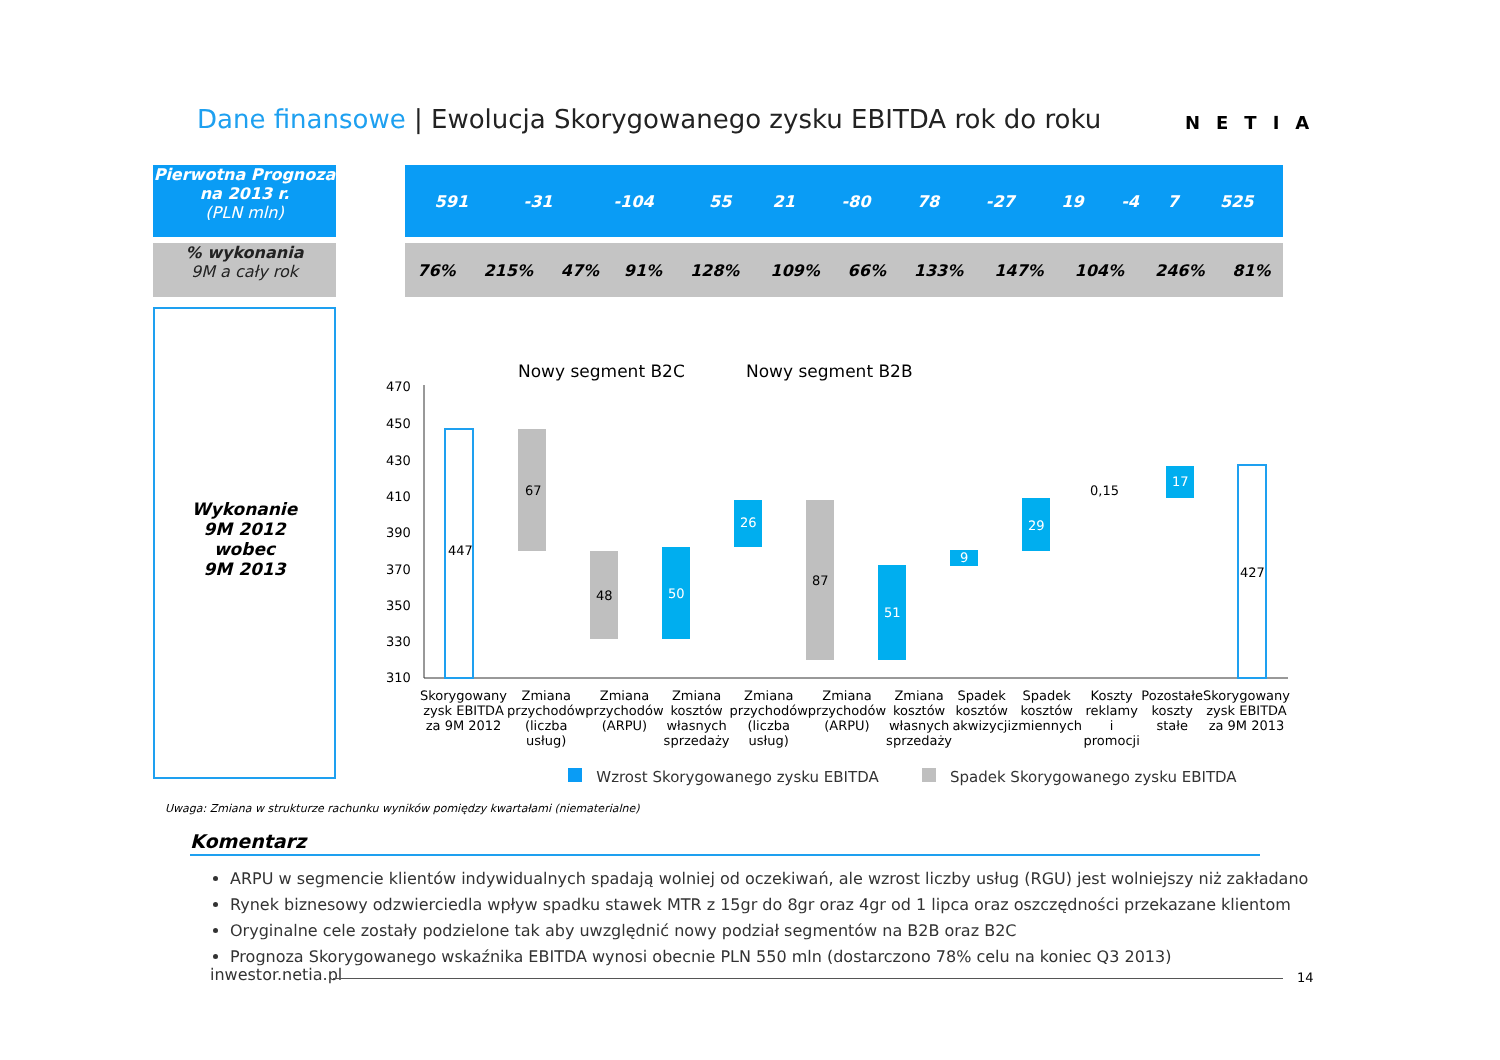Dane finansowe | Ewolucja Skorygowanego zysku EBITDA rok do roku
NETIA
Pierwotna Prognoza na 2013 r.
(PLN mln)
% wykonania
9M a cały rok
Wykonanie
9M 2012
wobec
9M 2013
| 591 | -31 | -104 | 55 | 21 | -80 | 78 | -27 | 19 | -4 | 7 | 525 |
| 76% | 215% | 47% | 91% | 128% | 109% | 66% | 133% | 147% | 104% | 246% | 81% |
Nowy segment B2C
Nowy segment B2B
470
450
430
410
390
370
350
330
310
447
67
48
50
26
87
51
9
29
0,15
17
427
Skorygowany zysk EBITDA za 9M 2012
Zmiana przychodów (liczba usług)
Zmiana przychodów (ARPU) Zmiana kosztów własnych sprzedaży
Zmiana przychodów (liczba usług)
Zmiana przychodów (ARPU) Zmiana kosztów własnych sprzedaży
Spadek kosztów akwizycji Spadek kosztów zmiennych Koszty reklamy i promocji Pozostałe koszty stałe Skorygowany zysk EBITDA za 9M 2013
Wzrost Skorygowanego zysku EBITDA Spadek Skorygowanego zysku EBITDA
Uwaga: Zmiana w strukturze rachunku wyników pomiędzy kwartałami (niematerialne)
Komentarz
ARPU w segmencie klientów indywidualnych spadają wolniej od oczekiwań, ale wzrost liczby usług (RGU) jest wolniejszy niż zakładano
Rynek biznesowy odzwierciedla wpływ spadku stawek MTR z 15gr do 8gr oraz 4gr od 1 lipca oraz oszczędności przekazane klientom
Oryginalne cele zostały podzielone tak aby uwzględnić nowy podział segmentów na B2B oraz B2C
Prognoza Skorygowanego wskaźnika EBITDA wynosi obecnie PLN 550 mln (dostarczono 78% celu na koniec Q3 2013)
inwestor.netia.pl 14